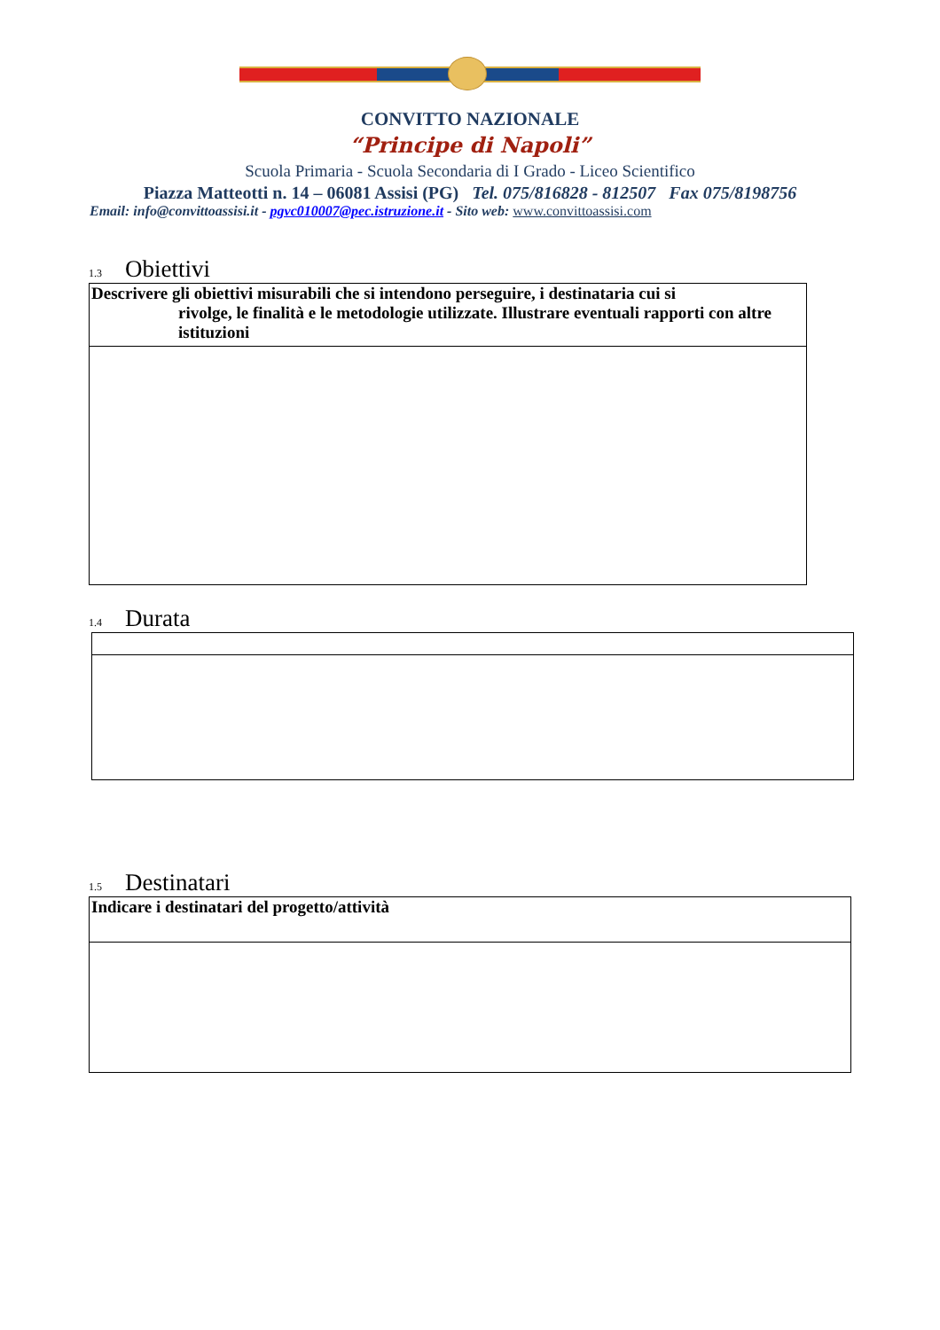CONVITTO NAZIONALE
“Principe di Napoli”
Scuola Primaria - Scuola Secondaria di I Grado - Liceo Scientifico
Piazza Matteotti n. 14 – 06081 Assisi (PG) Tel. 075/816828 - 812507 Fax 075/8198756
Email: info@convittoassisi.it - pgvc010007@pec.istruzione.it - Sito web: www.convittoassisi.com
1.3 Obiettivi
| Descrivere gli obiettivi misurabili che si intendono perseguire, i destinataria cui si rivolge, le finalità e le metodologie utilizzate. Illustrare eventuali rapporti con altre istituzioni |
1.4 Durata
1.5 Destinatari
| Indicare i destinatari del progetto/attività |